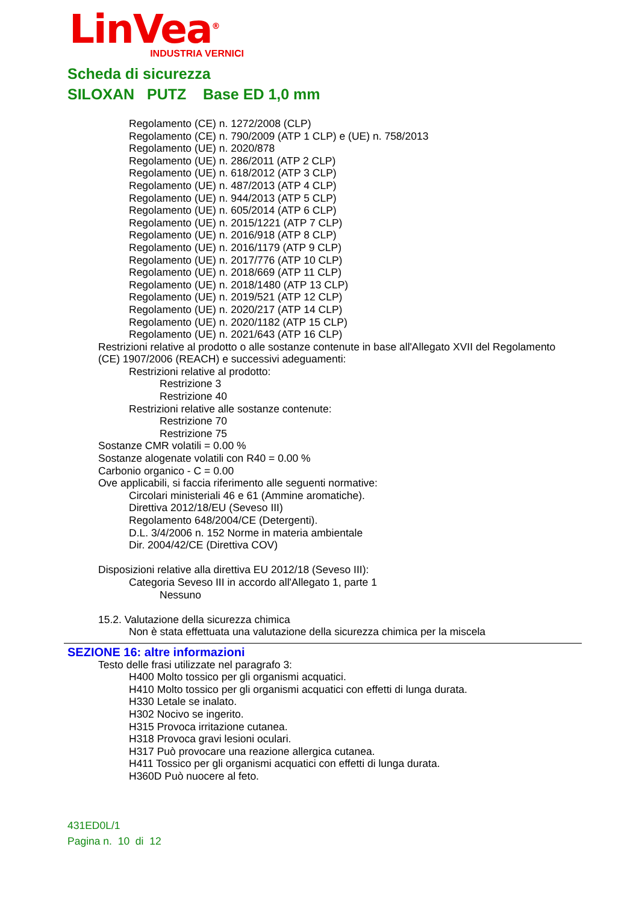LinVea<sup>®</sup>
INDUSTRIA VERNICI
Scheda di sicurezza
SILOXAN PUTZ Base ED 1,0 mm
Regolamento (CE) n. 1272/2008 (CLP)
Regolamento (CE) n. 790/2009 (ATP 1 CLP) e (UE) n. 758/2013
Regolamento (UE) n. 2020/878
Regolamento (UE) n. 286/2011 (ATP 2 CLP)
Regolamento (UE) n. 618/2012 (ATP 3 CLP)
Regolamento (UE) n. 487/2013 (ATP 4 CLP)
Regolamento (UE) n. 944/2013 (ATP 5 CLP)
Regolamento (UE) n. 605/2014 (ATP 6 CLP)
Regolamento (UE) n. 2015/1221 (ATP 7 CLP)
Regolamento (UE) n. 2016/918 (ATP 8 CLP)
Regolamento (UE) n. 2016/1179 (ATP 9 CLP)
Regolamento (UE) n. 2017/776 (ATP 10 CLP)
Regolamento (UE) n. 2018/669 (ATP 11 CLP)
Regolamento (UE) n. 2018/1480 (ATP 13 CLP)
Regolamento (UE) n. 2019/521 (ATP 12 CLP)
Regolamento (UE) n. 2020/217 (ATP 14 CLP)
Regolamento (UE) n. 2020/1182 (ATP 15 CLP)
Regolamento (UE) n. 2021/643 (ATP 16 CLP)
Restrizioni relative al prodotto o alle sostanze contenute in base all'Allegato XVII del Regolamento (CE) 1907/2006 (REACH) e successivi adeguamenti:
Restrizioni relative al prodotto:
Restrizione 3
Restrizione 40
Restrizioni relative alle sostanze contenute:
Restrizione 70
Restrizione 75
Sostanze CMR volatili = 0.00 %
Sostanze alogenate volatili con R40 = 0.00 %
Carbonio organico - C = 0.00
Ove applicabili, si faccia riferimento alle seguenti normative:
Circolari ministeriali 46 e 61 (Ammine aromatiche).
Direttiva 2012/18/EU (Seveso III)
Regolamento 648/2004/CE (Detergenti).
D.L. 3/4/2006 n. 152 Norme in materia ambientale
Dir. 2004/42/CE (Direttiva COV)
Disposizioni relative alla direttiva EU 2012/18 (Seveso III):
Categoria Seveso III in accordo all'Allegato 1, parte 1
Nessuno
15.2. Valutazione della sicurezza chimica
Non è stata effettuata una valutazione della sicurezza chimica per la miscela
SEZIONE 16: altre informazioni
Testo delle frasi utilizzate nel paragrafo 3:
H400 Molto tossico per gli organismi acquatici.
H410 Molto tossico per gli organismi acquatici con effetti di lunga durata.
H330 Letale se inalato.
H302 Nocivo se ingerito.
H315 Provoca irritazione cutanea.
H318 Provoca gravi lesioni oculari.
H317 Può provocare una reazione allergica cutanea.
H411 Tossico per gli organismi acquatici con effetti di lunga durata.
H360D Può nuocere al feto.
431ED0L/1
Pagina n. 10 di 12